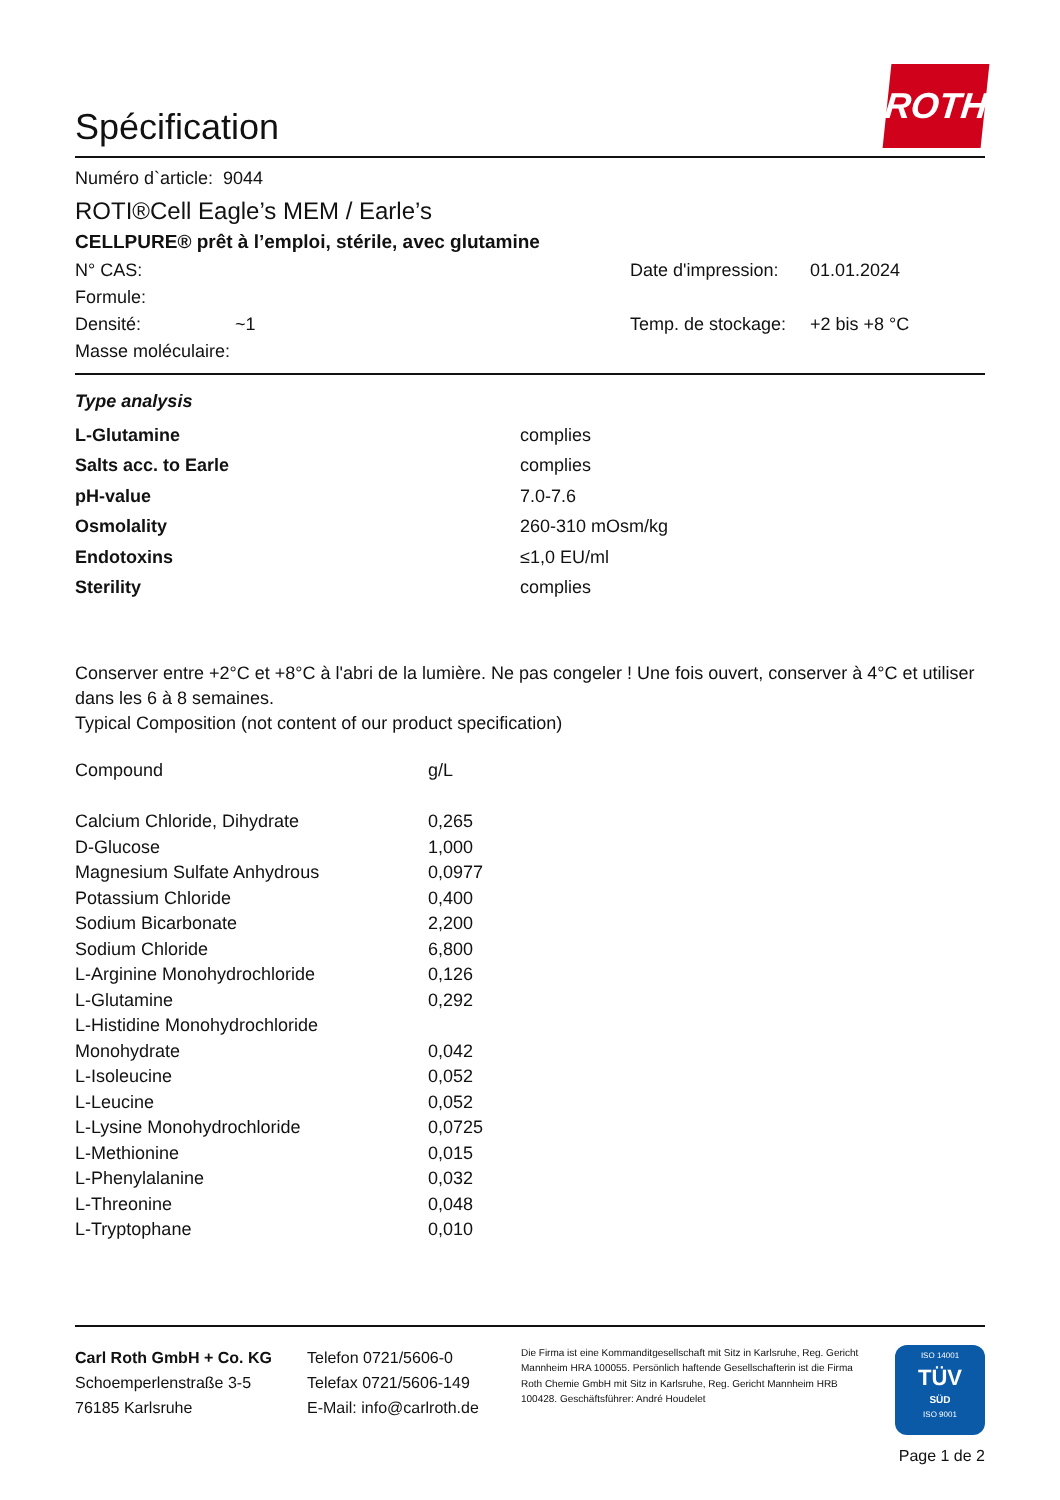Spécification
ROTH
Numéro d`article: 9044
ROTI®Cell Eagle’s MEM / Earle’s
CELLPURE® prêt à l’emploi, stérile, avec glutamine
| N° CAS: | | Date d'impression: | 01.01.2024 |
| Formule: | | | |
| Densité: | ~1 | Temp. de stockage: | +2 bis +8 °C |
| Masse moléculaire: | | | |
Type analysis
| L-Glutamine | complies |
| Salts acc. to Earle | complies |
| pH-value | 7.0-7.6 |
| Osmolality | 260-310 mOsm/kg |
| Endotoxins | ≤1,0 EU/ml |
| Sterility | complies |
Conserver entre +2°C et +8°C à l'abri de la lumière. Ne pas congeler ! Une fois ouvert, conserver à 4°C et utiliser dans les 6 à 8 semaines.
Typical Composition (not content of our product specification)
| Compound | g/L |
| Calcium Chloride, Dihydrate | 0,265 |
| D-Glucose | 1,000 |
| Magnesium Sulfate Anhydrous | 0,0977 |
| Potassium Chloride | 0,400 |
| Sodium Bicarbonate | 2,200 |
| Sodium Chloride | 6,800 |
| L-Arginine Monohydrochloride | 0,126 |
| L-Glutamine | 0,292 |
| L-Histidine Monohydrochloride | |
| Monohydrate | 0,042 |
| L-Isoleucine | 0,052 |
| L-Leucine | 0,052 |
| L-Lysine Monohydrochloride | 0,0725 |
| L-Methionine | 0,015 |
| L-Phenylalanine | 0,032 |
| L-Threonine | 0,048 |
| L-Tryptophane | 0,010 |
Carl Roth GmbH + Co. KG
Schoemperlenstraße 3-5
76185 Karlsruhe
Telefon 0721/5606-0
Telefax 0721/5606-149
E-Mail: info@carlroth.de
Die Firma ist eine Kommanditgesellschaft mit Sitz in Karlsruhe, Reg. Gericht Mannheim HRA 100055. Persönlich haftende Gesellschafterin ist die Firma Roth Chemie GmbH mit Sitz in Karlsruhe, Reg. Gericht Mannheim HRB 100428. Geschäftsführer: André Houdelet
ISO 14001
TÜV
SÜD
ISO 9001
Page 1 de 2